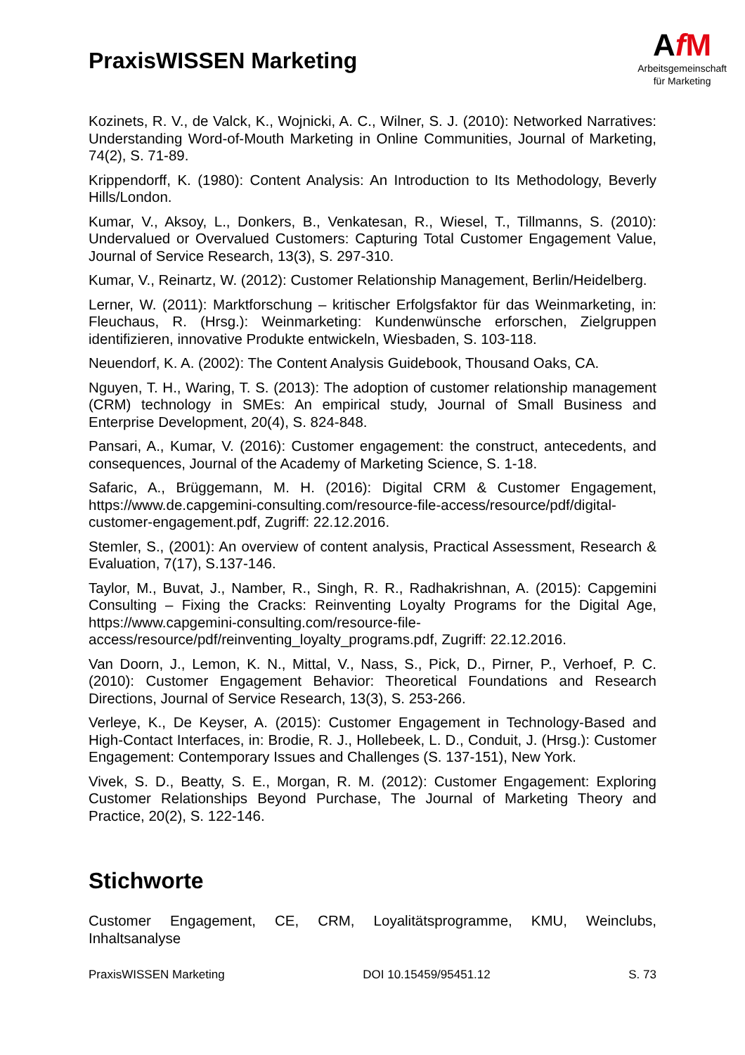PraxisWISSEN Marketing
AfM
Arbeitsgemeinschaft
für Marketing
Kozinets, R. V., de Valck, K., Wojnicki, A. C., Wilner, S. J. (2010): Networked Narratives: Understanding Word-of-Mouth Marketing in Online Communities, Journal of Marketing, 74(2), S. 71-89.
Krippendorff, K. (1980): Content Analysis: An Introduction to Its Methodology, Beverly Hills/London.
Kumar, V., Aksoy, L., Donkers, B., Venkatesan, R., Wiesel, T., Tillmanns, S. (2010): Undervalued or Overvalued Customers: Capturing Total Customer Engagement Value, Journal of Service Research, 13(3), S. 297-310.
Kumar, V., Reinartz, W. (2012): Customer Relationship Management, Berlin/Heidelberg.
Lerner, W. (2011): Marktforschung – kritischer Erfolgsfaktor für das Weinmarketing, in: Fleuchaus, R. (Hrsg.): Weinmarketing: Kundenwünsche erforschen, Zielgruppen identifizieren, innovative Produkte entwickeln, Wiesbaden, S. 103-118.
Neuendorf, K. A. (2002): The Content Analysis Guidebook, Thousand Oaks, CA.
Nguyen, T. H., Waring, T. S. (2013): The adoption of customer relationship management (CRM) technology in SMEs: An empirical study, Journal of Small Business and Enterprise Development, 20(4), S. 824-848.
Pansari, A., Kumar, V. (2016): Customer engagement: the construct, antecedents, and consequences, Journal of the Academy of Marketing Science, S. 1-18.
Safaric, A., Brüggemann, M. H. (2016): Digital CRM & Customer Engagement, https://www.de.capgemini-consulting.com/resource-file-access/resource/pdf/digital-customer-engagement.pdf, Zugriff: 22.12.2016.
Stemler, S., (2001): An overview of content analysis, Practical Assessment, Research & Evaluation, 7(17), S.137-146.
Taylor, M., Buvat, J., Namber, R., Singh, R. R., Radhakrishnan, A. (2015): Capgemini Consulting – Fixing the Cracks: Reinventing Loyalty Programs for the Digital Age, https://www.capgemini-consulting.com/resource-file-access/resource/pdf/reinventing_loyalty_programs.pdf, Zugriff: 22.12.2016.
Van Doorn, J., Lemon, K. N., Mittal, V., Nass, S., Pick, D., Pirner, P., Verhoef, P. C. (2010): Customer Engagement Behavior: Theoretical Foundations and Research Directions, Journal of Service Research, 13(3), S. 253-266.
Verleye, K., De Keyser, A. (2015): Customer Engagement in Technology-Based and High-Contact Interfaces, in: Brodie, R. J., Hollebeek, L. D., Conduit, J. (Hrsg.): Customer Engagement: Contemporary Issues and Challenges (S. 137-151), New York.
Vivek, S. D., Beatty, S. E., Morgan, R. M. (2012): Customer Engagement: Exploring Customer Relationships Beyond Purchase, The Journal of Marketing Theory and Practice, 20(2), S. 122-146.
Stichworte
Customer Engagement, CE, CRM, Loyalitätsprogramme, KMU, Weinclubs, Inhaltsanalyse
PraxisWISSEN Marketing DOI 10.15459/95451.12 S. 73